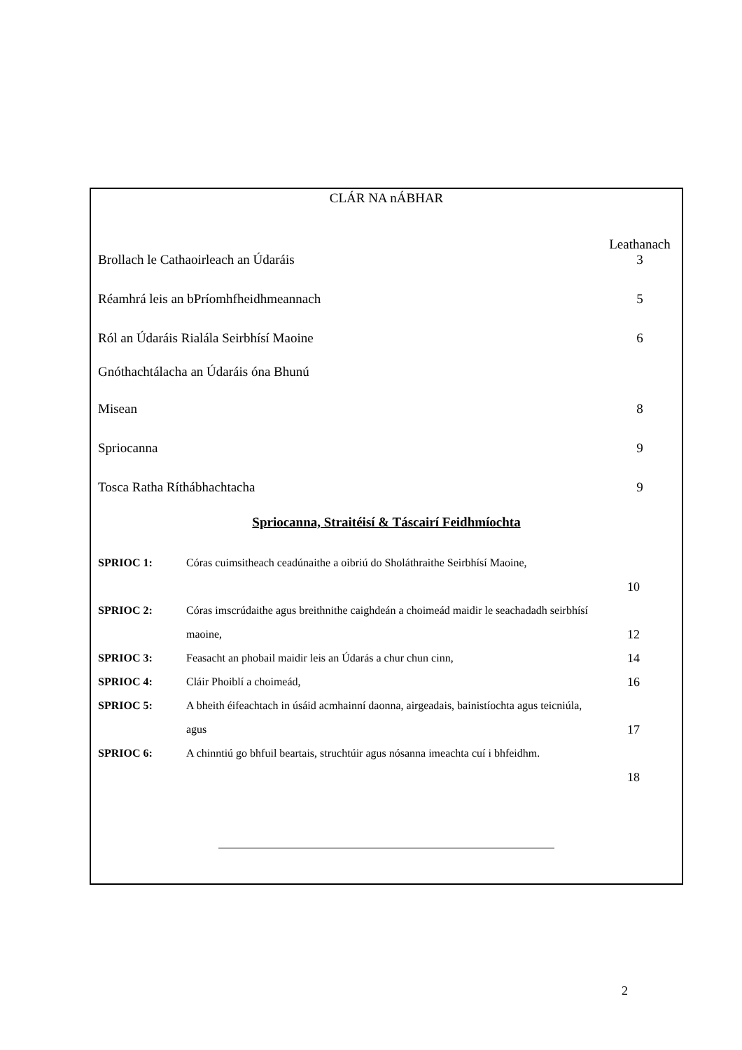CLÁR NA nÁBHAR
Leathanach
Brollach le Cathaoirleach an Údaráis 3
Réamhrá leis an bPríomhfheidhmeannach 5
Ról an Údaráis Rialála Seirbhísí Maoine 6
Gnóthachtálacha an Údaráis óna Bhunú
Misean 8
Spriocanna 9
Tosca Ratha Ríthábhachtacha 9
Spriocanna, Straitéisí & Táscairí Feidhmíochta
SPRIOC 1: Córas cuimsitheach ceadúnaithe a oibriú do Sholáthraithe Seirbhísí Maoine,
10
SPRIOC 2: Córas imscrúdaithe agus breithnithe caighdeán a choimeád maidir le seachadadh seirbhísí maoine,
12
SPRIOC 3: Feasacht an phobail maidir leis an Údarás a chur chun cinn, 14
SPRIOC 4: Cláir Phoiblí a choimeád, 16
SPRIOC 5: A bheith éifeachtach in úsáid acmhainní daonna, airgeadais, bainistíochta agus teicniúla, agus
17
SPRIOC 6: A chinntiú go bhfuil beartais, struchtúir agus nósanna imeachta cuí i bhfeidhm.
18
2